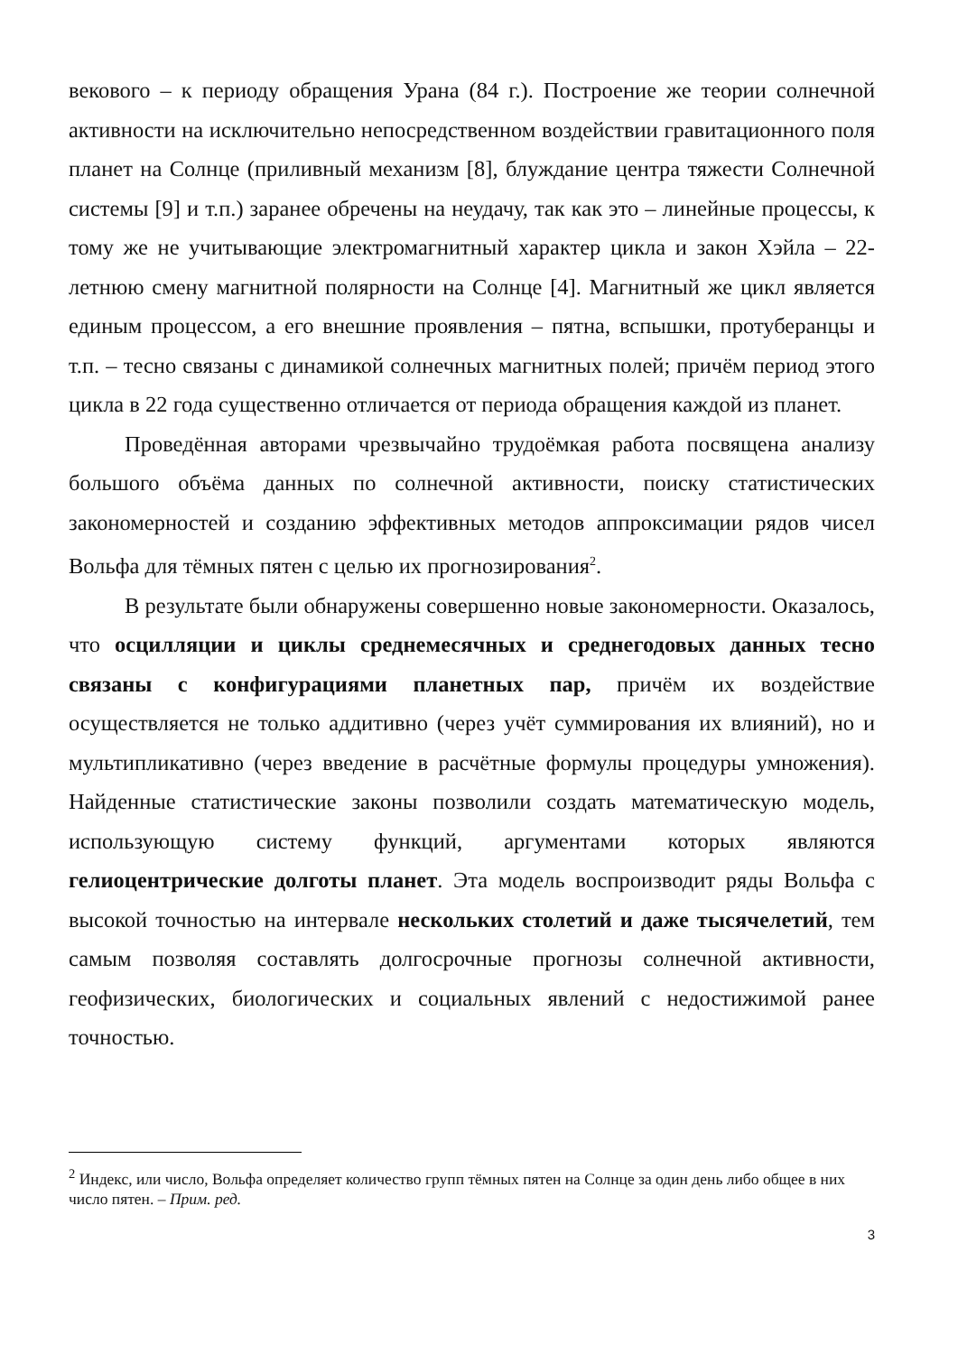векового – к периоду обращения Урана (84 г.). Построение же теории солнечной активности на исключительно непосредственном воздействии гравитационного поля планет на Солнце (приливный механизм [8], блуждание центра тяжести Солнечной системы [9] и т.п.) заранее обречены на неудачу, так как это – линейные процессы, к тому же не учитывающие электромагнитный характер цикла и закон Хэйла – 22-летнюю смену магнитной полярности на Солнце [4]. Магнитный же цикл является единым процессом, а его внешние проявления – пятна, вспышки, протуберанцы и т.п. – тесно связаны с динамикой солнечных магнитных полей; причём период этого цикла в 22 года существенно отличается от периода обращения каждой из планет.
Проведённая авторами чрезвычайно трудоёмкая работа посвящена анализу большого объёма данных по солнечной активности, поиску статистических закономерностей и созданию эффективных методов аппроксимации рядов чисел Вольфа для тёмных пятен с целью их прогнозирования<sup>2</sup>.
В результате были обнаружены совершенно новые закономерности. Оказалось, что осцилляции и циклы среднемесячных и среднегодовых данных тесно связаны с конфигурациями планетных пар, причём их воздействие осуществляется не только аддитивно (через учёт суммирования их влияний), но и мультипликативно (через введение в расчётные формулы процедуры умножения). Найденные статистические законы позволили создать математическую модель, использующую систему функций, аргументами которых являются гелиоцентрические долготы планет. Эта модель воспроизводит ряды Вольфа с высокой точностью на интервале нескольких столетий и даже тысячелетий, тем самым позволяя составлять долгосрочные прогнозы солнечной активности, геофизических, биологических и социальных явлений с недостижимой ранее точностью.
<sup>2</sup> Индекс, или число, Вольфа определяет количество групп тёмных пятен на Солнце за один день либо общее в них число пятен. – Прим. ред.
3